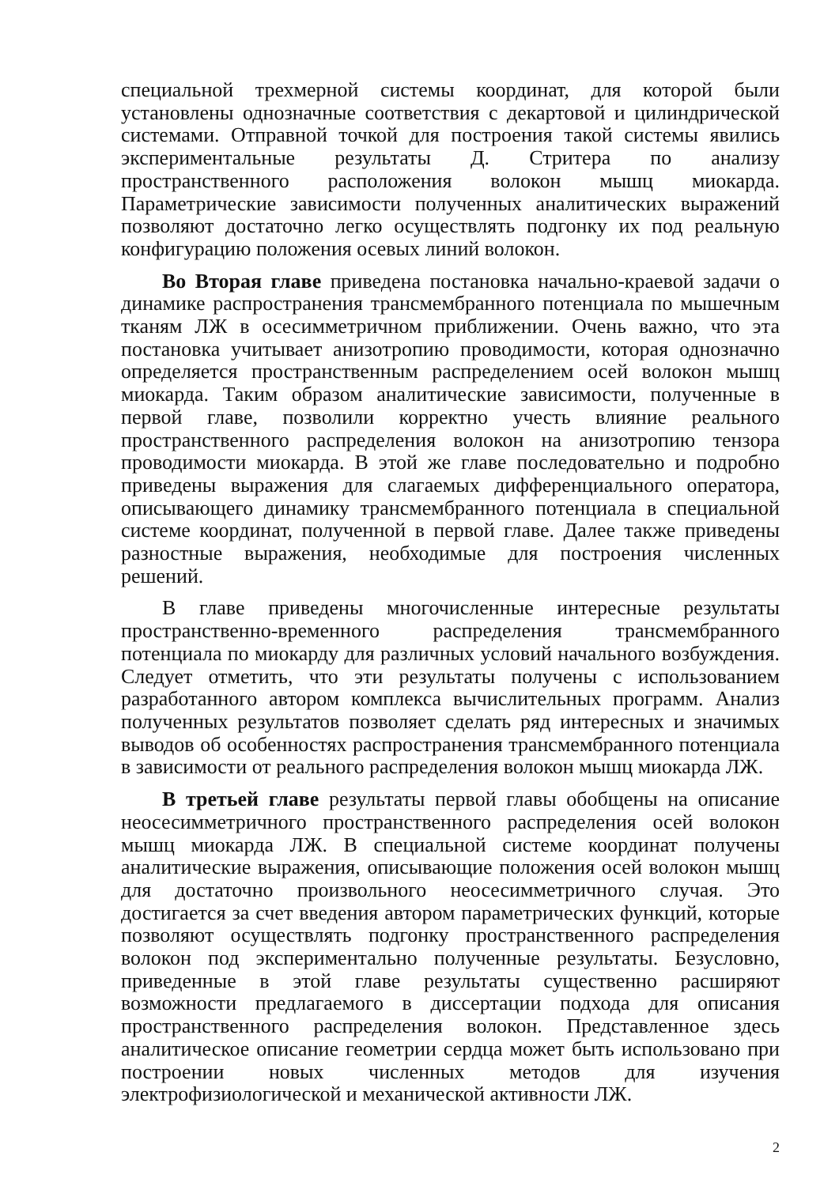специальной трехмерной системы координат, для которой были установлены однозначные соответствия с декартовой и цилиндрической системами. Отправной точкой для построения такой системы явились экспериментальные результаты Д. Стритера по анализу пространственного расположения волокон мышц миокарда. Параметрические зависимости полученных аналитических выражений позволяют достаточно легко осуществлять подгонку их под реальную конфигурацию положения осевых линий волокон.
Во Вторая главе приведена постановка начально-краевой задачи о динамике распространения трансмембранного потенциала по мышечным тканям ЛЖ в осесимметричном приближении. Очень важно, что эта постановка учитывает анизотропию проводимости, которая однозначно определяется пространственным распределением осей волокон мышц миокарда. Таким образом аналитические зависимости, полученные в первой главе, позволили корректно учесть влияние реального пространственного распределения волокон на анизотропию тензора проводимости миокарда. В этой же главе последовательно и подробно приведены выражения для слагаемых дифференциального оператора, описывающего динамику трансмембранного потенциала в специальной системе координат, полученной в первой главе. Далее также приведены разностные выражения, необходимые для построения численных решений.
В главе приведены многочисленные интересные результаты пространственно-временного распределения трансмембранного потенциала по миокарду для различных условий начального возбуждения. Следует отметить, что эти результаты получены с использованием разработанного автором комплекса вычислительных программ. Анализ полученных результатов позволяет сделать ряд интересных и значимых выводов об особенностях распространения трансмембранного потенциала в зависимости от реального распределения волокон мышц миокарда ЛЖ.
В третьей главе результаты первой главы обобщены на описание неосесимметричного пространственного распределения осей волокон мышц миокарда ЛЖ. В специальной системе координат получены аналитические выражения, описывающие положения осей волокон мышц для достаточно произвольного неосесимметричного случая. Это достигается за счет введения автором параметрических функций, которые позволяют осуществлять подгонку пространственного распределения волокон под экспериментально полученные результаты. Безусловно, приведенные в этой главе результаты существенно расширяют возможности предлагаемого в диссертации подхода для описания пространственного распределения волокон. Представленное здесь аналитическое описание геометрии сердца может быть использовано при построении новых численных методов для изучения электрофизиологической и механической активности ЛЖ.
2